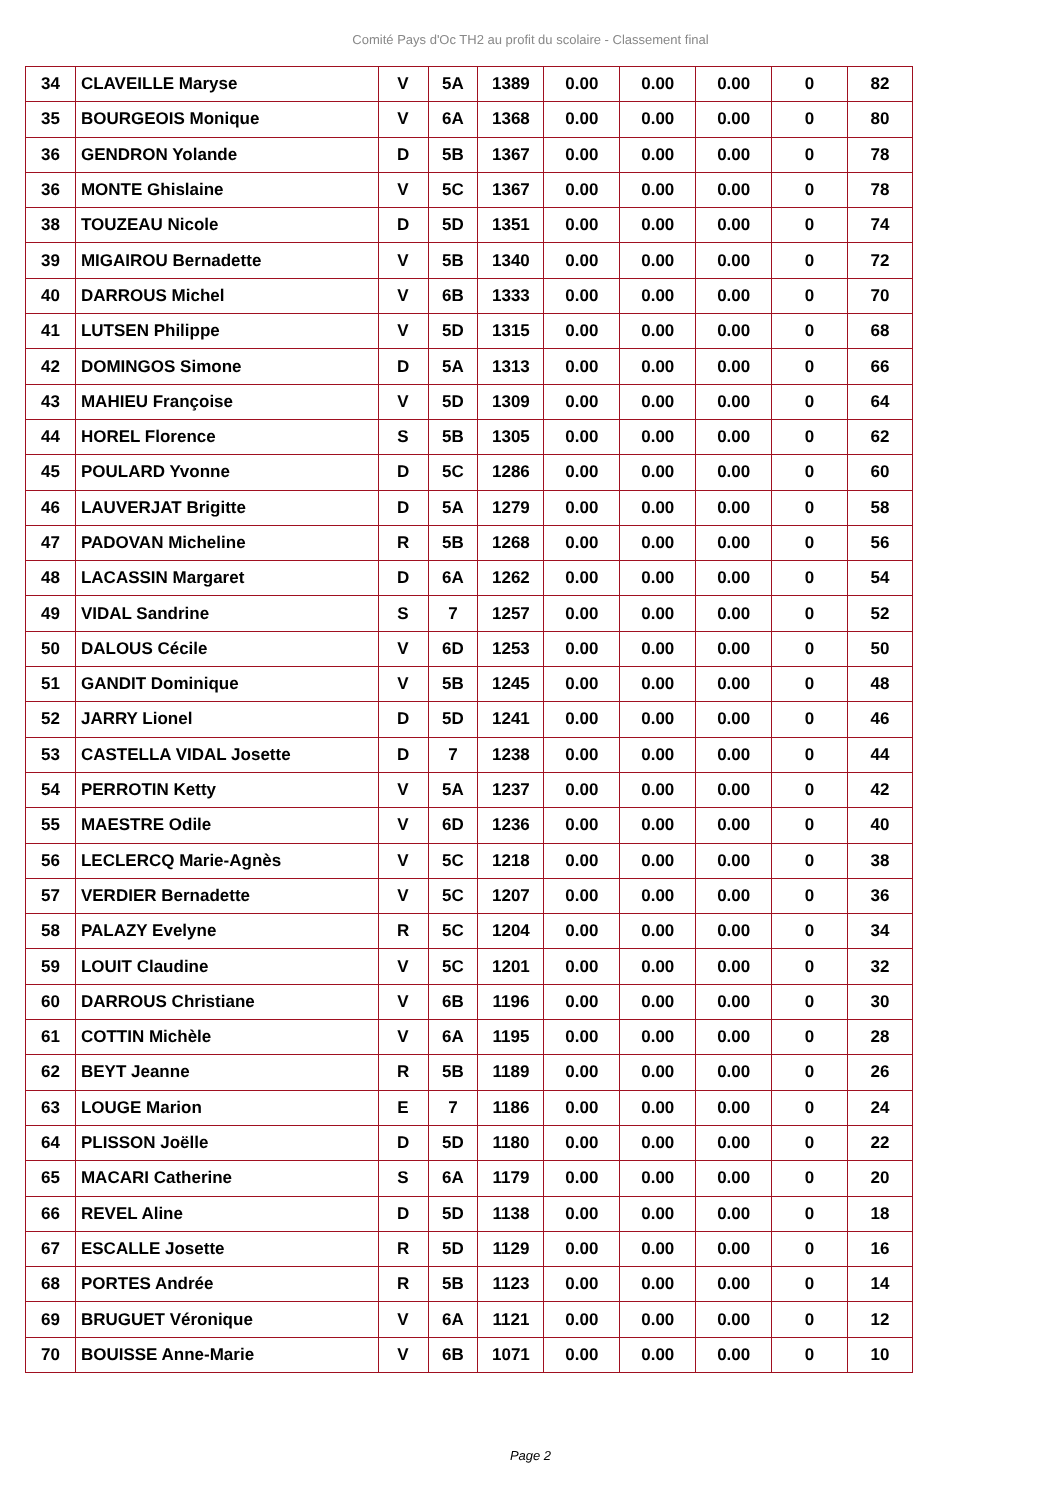Comité Pays d'Oc TH2 au profit du scolaire - Classement final
| 34 | CLAVEILLE Maryse | V | 5A | 1389 | 0.00 | 0.00 | 0.00 | 0 | 82 |
| 35 | BOURGEOIS Monique | V | 6A | 1368 | 0.00 | 0.00 | 0.00 | 0 | 80 |
| 36 | GENDRON Yolande | D | 5B | 1367 | 0.00 | 0.00 | 0.00 | 0 | 78 |
| 36 | MONTE Ghislaine | V | 5C | 1367 | 0.00 | 0.00 | 0.00 | 0 | 78 |
| 38 | TOUZEAU Nicole | D | 5D | 1351 | 0.00 | 0.00 | 0.00 | 0 | 74 |
| 39 | MIGAIROU Bernadette | V | 5B | 1340 | 0.00 | 0.00 | 0.00 | 0 | 72 |
| 40 | DARROUS Michel | V | 6B | 1333 | 0.00 | 0.00 | 0.00 | 0 | 70 |
| 41 | LUTSEN Philippe | V | 5D | 1315 | 0.00 | 0.00 | 0.00 | 0 | 68 |
| 42 | DOMINGOS Simone | D | 5A | 1313 | 0.00 | 0.00 | 0.00 | 0 | 66 |
| 43 | MAHIEU Françoise | V | 5D | 1309 | 0.00 | 0.00 | 0.00 | 0 | 64 |
| 44 | HOREL Florence | S | 5B | 1305 | 0.00 | 0.00 | 0.00 | 0 | 62 |
| 45 | POULARD Yvonne | D | 5C | 1286 | 0.00 | 0.00 | 0.00 | 0 | 60 |
| 46 | LAUVERJAT Brigitte | D | 5A | 1279 | 0.00 | 0.00 | 0.00 | 0 | 58 |
| 47 | PADOVAN Micheline | R | 5B | 1268 | 0.00 | 0.00 | 0.00 | 0 | 56 |
| 48 | LACASSIN Margaret | D | 6A | 1262 | 0.00 | 0.00 | 0.00 | 0 | 54 |
| 49 | VIDAL Sandrine | S | 7 | 1257 | 0.00 | 0.00 | 0.00 | 0 | 52 |
| 50 | DALOUS Cécile | V | 6D | 1253 | 0.00 | 0.00 | 0.00 | 0 | 50 |
| 51 | GANDIT Dominique | V | 5B | 1245 | 0.00 | 0.00 | 0.00 | 0 | 48 |
| 52 | JARRY Lionel | D | 5D | 1241 | 0.00 | 0.00 | 0.00 | 0 | 46 |
| 53 | CASTELLA VIDAL Josette | D | 7 | 1238 | 0.00 | 0.00 | 0.00 | 0 | 44 |
| 54 | PERROTIN Ketty | V | 5A | 1237 | 0.00 | 0.00 | 0.00 | 0 | 42 |
| 55 | MAESTRE Odile | V | 6D | 1236 | 0.00 | 0.00 | 0.00 | 0 | 40 |
| 56 | LECLERCQ Marie-Agnès | V | 5C | 1218 | 0.00 | 0.00 | 0.00 | 0 | 38 |
| 57 | VERDIER Bernadette | V | 5C | 1207 | 0.00 | 0.00 | 0.00 | 0 | 36 |
| 58 | PALAZY Evelyne | R | 5C | 1204 | 0.00 | 0.00 | 0.00 | 0 | 34 |
| 59 | LOUIT Claudine | V | 5C | 1201 | 0.00 | 0.00 | 0.00 | 0 | 32 |
| 60 | DARROUS Christiane | V | 6B | 1196 | 0.00 | 0.00 | 0.00 | 0 | 30 |
| 61 | COTTIN Michèle | V | 6A | 1195 | 0.00 | 0.00 | 0.00 | 0 | 28 |
| 62 | BEYT Jeanne | R | 5B | 1189 | 0.00 | 0.00 | 0.00 | 0 | 26 |
| 63 | LOUGE Marion | E | 7 | 1186 | 0.00 | 0.00 | 0.00 | 0 | 24 |
| 64 | PLISSON Joëlle | D | 5D | 1180 | 0.00 | 0.00 | 0.00 | 0 | 22 |
| 65 | MACARI Catherine | S | 6A | 1179 | 0.00 | 0.00 | 0.00 | 0 | 20 |
| 66 | REVEL Aline | D | 5D | 1138 | 0.00 | 0.00 | 0.00 | 0 | 18 |
| 67 | ESCALLE Josette | R | 5D | 1129 | 0.00 | 0.00 | 0.00 | 0 | 16 |
| 68 | PORTES Andrée | R | 5B | 1123 | 0.00 | 0.00 | 0.00 | 0 | 14 |
| 69 | BRUGUET Véronique | V | 6A | 1121 | 0.00 | 0.00 | 0.00 | 0 | 12 |
| 70 | BOUISSE Anne-Marie | V | 6B | 1071 | 0.00 | 0.00 | 0.00 | 0 | 10 |
Page 2